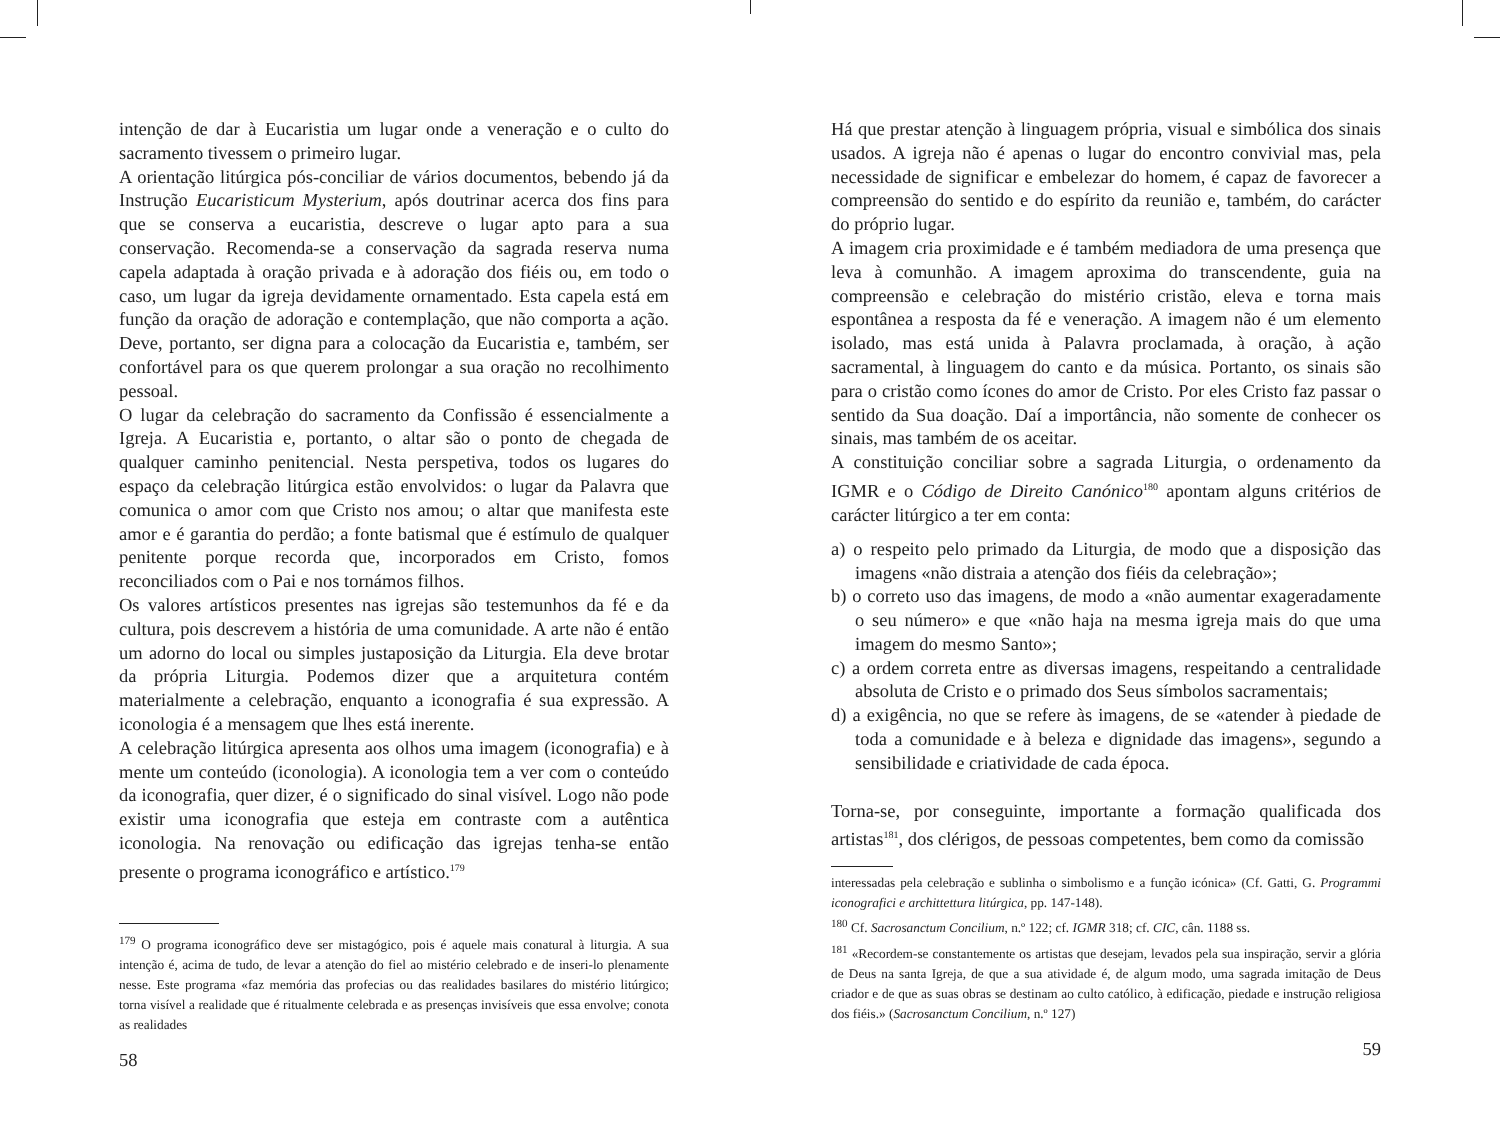intenção de dar à Eucaristia um lugar onde a veneração e o culto do sacramento tivessem o primeiro lugar.
A orientação litúrgica pós-conciliar de vários documentos, bebendo já da Instrução Eucaristicum Mysterium, após doutrinar acerca dos fins para que se conserva a eucaristia, descreve o lugar apto para a sua conservação. Recomenda-se a conservação da sagrada reserva numa capela adaptada à oração privada e à adoração dos fiéis ou, em todo o caso, um lugar da igreja devidamente ornamentado. Esta capela está em função da oração de adoração e contemplação, que não comporta a ação. Deve, portanto, ser digna para a colocação da Eucaristia e, também, ser confortável para os que querem prolongar a sua oração no recolhimento pessoal.
O lugar da celebração do sacramento da Confissão é essencialmente a Igreja. A Eucaristia e, portanto, o altar são o ponto de chegada de qualquer caminho penitencial. Nesta perspetiva, todos os lugares do espaço da celebração litúrgica estão envolvidos: o lugar da Palavra que comunica o amor com que Cristo nos amou; o altar que manifesta este amor e é garantia do perdão; a fonte batismal que é estímulo de qualquer penitente porque recorda que, incorporados em Cristo, fomos reconciliados com o Pai e nos tornámos filhos.
Os valores artísticos presentes nas igrejas são testemunhos da fé e da cultura, pois descrevem a história de uma comunidade. A arte não é então um adorno do local ou simples justaposição da Liturgia. Ela deve brotar da própria Liturgia. Podemos dizer que a arquitetura contém materialmente a celebração, enquanto a iconografia é sua expressão. A iconologia é a mensagem que lhes está inerente.
A celebração litúrgica apresenta aos olhos uma imagem (iconografia) e à mente um conteúdo (iconologia). A iconologia tem a ver com o conteúdo da iconografia, quer dizer, é o significado do sinal visível. Logo não pode existir uma iconografia que esteja em contraste com a autêntica iconologia. Na renovação ou edificação das igrejas tenha-se então presente o programa iconográfico e artístico.<sup>179</sup>
<sup>179</sup> O programa iconográfico deve ser mistagógico, pois é aquele mais conatural à liturgia. A sua intenção é, acima de tudo, de levar a atenção do fiel ao mistério celebrado e de inseri-lo plenamente nesse. Este programa «faz memória das profecias ou das realidades basilares do mistério litúrgico; torna visível a realidade que é ritualmente celebrada e as presenças invisíveis que essa envolve; conota as realidades
58
Há que prestar atenção à linguagem própria, visual e simbólica dos sinais usados. A igreja não é apenas o lugar do encontro convivial mas, pela necessidade de significar e embelezar do homem, é capaz de favorecer a compreensão do sentido e do espírito da reunião e, também, do carácter do próprio lugar.
A imagem cria proximidade e é também mediadora de uma presença que leva à comunhão. A imagem aproxima do transcendente, guia na compreensão e celebração do mistério cristão, eleva e torna mais espontânea a resposta da fé e veneração. A imagem não é um elemento isolado, mas está unida à Palavra proclamada, à oração, à ação sacramental, à linguagem do canto e da música. Portanto, os sinais são para o cristão como ícones do amor de Cristo. Por eles Cristo faz passar o sentido da Sua doação. Daí a importância, não somente de conhecer os sinais, mas também de os aceitar.
A constituição conciliar sobre a sagrada Liturgia, o ordenamento da IGMR e o Código de Direito Canónico<sup>180</sup> apontam alguns critérios de carácter litúrgico a ter em conta:
a) o respeito pelo primado da Liturgia, de modo que a disposição das imagens «não distraia a atenção dos fiéis da celebração»;
b) o correto uso das imagens, de modo a «não aumentar exageradamente o seu número» e que «não haja na mesma igreja mais do que uma imagem do mesmo Santo»;
c) a ordem correta entre as diversas imagens, respeitando a centralidade absoluta de Cristo e o primado dos Seus símbolos sacramentais;
d) a exigência, no que se refere às imagens, de se «atender à piedade de toda a comunidade e à beleza e dignidade das imagens», segundo a sensibilidade e criatividade de cada época.
Torna-se, por conseguinte, importante a formação qualificada dos artistas<sup>181</sup>, dos clérigos, de pessoas competentes, bem como da comissão
interessadas pela celebração e sublinha o simbolismo e a função icónica» (Cf. Gatti, G. Programmi iconografici e archittettura litúrgica, pp. 147-148).
<sup>180</sup> Cf. Sacrosanctum Concilium, n.º 122; cf. IGMR 318; cf. CIC, cân. 1188 ss.
<sup>181</sup> «Recordem-se constantemente os artistas que desejam, levados pela sua inspiração, servir a glória de Deus na santa Igreja, de que a sua atividade é, de algum modo, uma sagrada imitação de Deus criador e de que as suas obras se destinam ao culto católico, à edificação, piedade e instrução religiosa dos fiéis.» (Sacrosanctum Concilium, n.º 127)
59